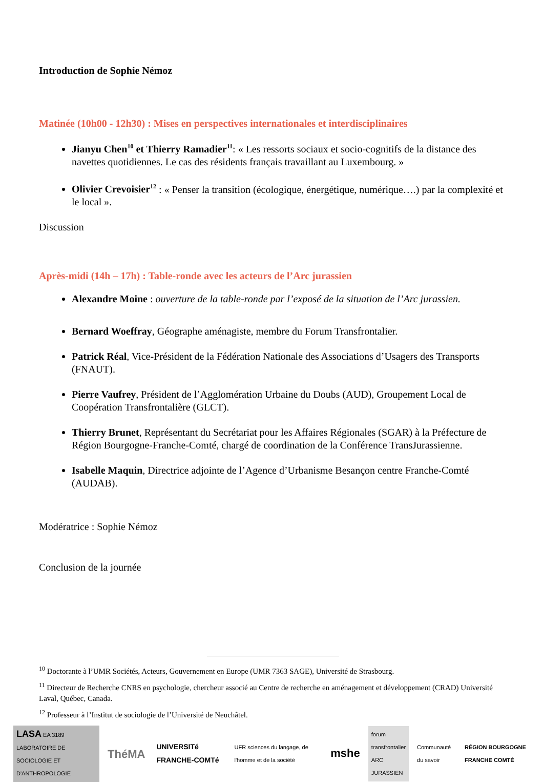Introduction de Sophie Némoz
Matinée (10h00 - 12h30) : Mises en perspectives internationales et interdisciplinaires
Jianyu Chen<sup>10</sup> et Thierry Ramadier<sup>11</sup>: « Les ressorts sociaux et socio-cognitifs de la distance des navettes quotidiennes. Le cas des résidents français travaillant au Luxembourg. »
Olivier Crevoisier<sup>12</sup> : « Penser la transition (écologique, énergétique, numérique….) par la complexité et le local ».
Discussion
Après-midi (14h – 17h) : Table-ronde avec les acteurs de l’Arc jurassien
Alexandre Moine : ouverture de la table-ronde par l’exposé de la situation de l’Arc jurassien.
Bernard Woeffray, Géographe aménagiste, membre du Forum Transfrontalier.
Patrick Réal, Vice-Président de la Fédération Nationale des Associations d’Usagers des Transports (FNAUT).
Pierre Vaufrey, Président de l’Agglomération Urbaine du Doubs (AUD), Groupement Local de Coopération Transfrontalière (GLCT).
Thierry Brunet, Représentant du Secrétariat pour les Affaires Régionales (SGAR) à la Préfecture de Région Bourgogne-Franche-Comté, chargé de coordination de la Conférence TransJurassienne.
Isabelle Maquin, Directrice adjointe de l’Agence d’Urbanisme Besançon centre Franche-Comté (AUDAB).
Modératrice : Sophie Némoz
Conclusion de la journée
<sup>10</sup> Doctorante à l’UMR Sociétés, Acteurs, Gouvernement en Europe (UMR 7363 SAGE), Université de Strasbourg.
<sup>11</sup> Directeur de Recherche CNRS en psychologie, chercheur associé au Centre de recherche en aménagement et développement (CRAD) Université Laval, Québec, Canada.
<sup>12</sup> Professeur à l’Institut de sociologie de l’Université de Neuchâtel.
LASA EA 3189
LABORATOIRE DE SOCIOLOGIE ET D'ANTHROPOLOGIE
ThéMA
UNIVERSITé FRANCHE-COMTé
UFR sciences du langage, de l'homme et de la société
mshe
forum
transfrontalier
ARC JURASSIEN
Communauté du savoir RÉGION BOURGOGNE FRANCHE COMTÉ